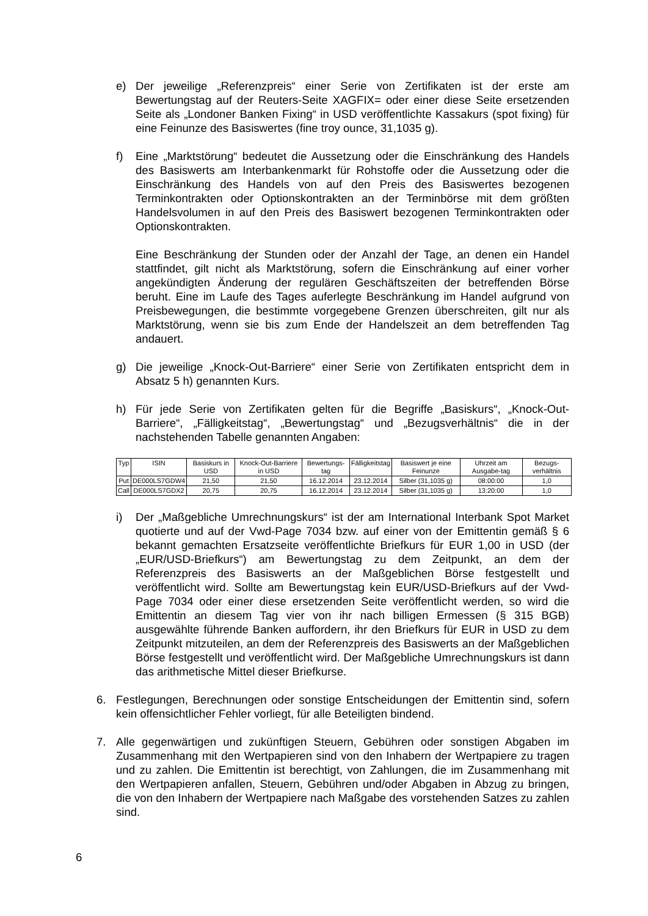e) Der jeweilige „Referenzpreis“ einer Serie von Zertifikaten ist der erste am Bewertungstag auf der Reuters-Seite XAGFIX= oder einer diese Seite ersetzenden Seite als „Londoner Banken Fixing“ in USD veröffentlichte Kassakurs (spot fixing) für eine Feinunze des Basiswertes (fine troy ounce, 31,1035 g).
f) Eine „Marktstörung“ bedeutet die Aussetzung oder die Einschränkung des Handels des Basiswerts am Interbankenmarkt für Rohstoffe oder die Aussetzung oder die Einschränkung des Handels von auf den Preis des Basiswertes bezogenen Terminkontrakten oder Optionskontrakten an der Terminbörse mit dem größten Handelsvolumen in auf den Preis des Basiswert bezogenen Terminkontrakten oder Optionskontrakten.
Eine Beschränkung der Stunden oder der Anzahl der Tage, an denen ein Handel stattfindet, gilt nicht als Marktstörung, sofern die Einschränkung auf einer vorher angekündigten Änderung der regulären Geschäftszeiten der betreffenden Börse beruht. Eine im Laufe des Tages auferlegte Beschränkung im Handel aufgrund von Preisbewegungen, die bestimmte vorgegebene Grenzen überschreiten, gilt nur als Marktstörung, wenn sie bis zum Ende der Handelszeit an dem betreffenden Tag andauert.
g) Die jeweilige „Knock-Out-Barriere“ einer Serie von Zertifikaten entspricht dem in Absatz 5 h) genannten Kurs.
h) Für jede Serie von Zertifikaten gelten für die Begriffe „Basiskurs“, „Knock-Out-Barriere“, „Fälligkeitstag“, „Bewertungstag“ und „Bezugsverhältnis“ die in der nachstehenden Tabelle genannten Angaben:
| Typ | ISIN | Basiskurs in USD | Knock-Out-Barriere in USD | Bewertungs-tag | Fälligkeitstag | Basiswert je eine Feinunze | Uhrzeit am Ausgabe-tag | Bezugs-verhältnis |
| --- | --- | --- | --- | --- | --- | --- | --- | --- |
| Put | DE000LS7GDW4 | 21,50 | 21,50 | 16.12.2014 | 23.12.2014 | Silber (31,1035 g) | 08:00:00 | 1,0 |
| Call | DE000LS7GDX2 | 20,75 | 20,75 | 16.12.2014 | 23.12.2014 | Silber (31,1035 g) | 13:20:00 | 1,0 |
i) Der „Maßgebliche Umrechnungskurs“ ist der am International Interbank Spot Market quotierte und auf der Vwd-Page 7034 bzw. auf einer von der Emittentin gemäß § 6 bekannt gemachten Ersatzseite veröffentlichte Briefkurs für EUR 1,00 in USD (der „EUR/USD-Briefkurs“) am Bewertungstag zu dem Zeitpunkt, an dem der Referenzpreis des Basiswerts an der Maßgeblichen Börse festgestellt und veröffentlicht wird. Sollte am Bewertungstag kein EUR/USD-Briefkurs auf der Vwd-Page 7034 oder einer diese ersetzenden Seite veröffentlicht werden, so wird die Emittentin an diesem Tag vier von ihr nach billigen Ermessen (§ 315 BGB) ausgewählte führende Banken auffordern, ihr den Briefkurs für EUR in USD zu dem Zeitpunkt mitzuteilen, an dem der Referenzpreis des Basiswerts an der Maßgeblichen Börse festgestellt und veröffentlicht wird. Der Maßgebliche Umrechnungskurs ist dann das arithmetische Mittel dieser Briefkurse.
6. Festlegungen, Berechnungen oder sonstige Entscheidungen der Emittentin sind, sofern kein offensichtlicher Fehler vorliegt, für alle Beteiligten bindend.
7. Alle gegenwärtigen und zukünftigen Steuern, Gebühren oder sonstigen Abgaben im Zusammenhang mit den Wertpapieren sind von den Inhabern der Wertpapiere zu tragen und zu zahlen. Die Emittentin ist berechtigt, von Zahlungen, die im Zusammenhang mit den Wertpapieren anfallen, Steuern, Gebühren und/oder Abgaben in Abzug zu bringen, die von den Inhabern der Wertpapiere nach Maßgabe des vorstehenden Satzes zu zahlen sind.
6